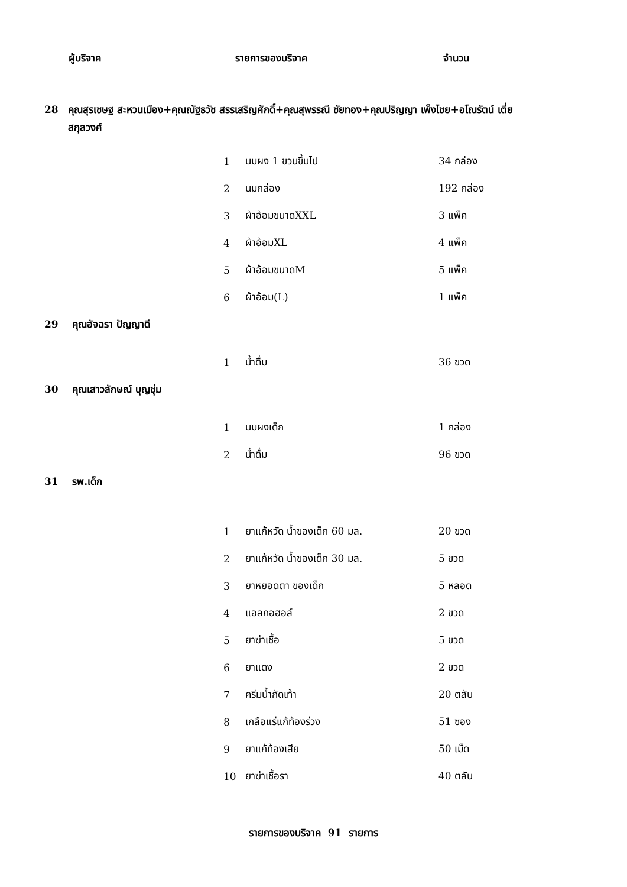| ผู้บริจาค | รายการของบริจาค | จำนวน |
| 28 | คุณสุรเชษฐ สะหวนเมือง+คุณณัฐธวัช สรรเสริญศักดิ์+คุณสุพรรณี ชัยทอง+คุณปริญญา เพ็งไชย+อโณรัตน์ เตี่ยสกุลวงศ์ |
| | 1 | นมผง 1 ขวบขึ้นไป | 34 กล่อง |
| | 2 | นมกล่อง | 192 กล่อง |
| | 3 | ผ้าอ้อมขนาดXXL | 3 แพ็ค |
| | 4 | ผ้าอ้อมXL | 4 แพ็ค |
| | 5 | ผ้าอ้อมขนาดM | 5 แพ็ค |
| | 6 | ผ้าอ้อม(L) | 1 แพ็ค |
| 29 คุณอัจฉรา ปัญญาดี | | | |
| | 1 | น้ำดื่ม | 36 ขวด |
| 30 คุณเสาวลักษณ์ บุญชุ่ม | | | |
| | 1 | นมผงเด็ก | 1 กล่อง |
| | 2 | น้ำดื่ม | 96 ขวด |
| 31 รพ.เด็ก | | | |
| | 1 | ยาแก้หวัด น้ำของเด็ก 60 มล. | 20 ขวด |
| | 2 | ยาแก้หวัด น้ำของเด็ก 30 มล. | 5 ขวด |
| | 3 | ยาหยอดตา ของเด็ก | 5 หลอด |
| | 4 | แอลกอฮอล์ | 2 ขวด |
| | 5 | ยาฆ่าเชื้อ | 5 ขวด |
| | 6 | ยาแดง | 2 ขวด |
| | 7 | ครีมน้ำกัดเท้า | 20 ตลับ |
| | 8 | เกลือแร่แก้ท้องร่วง | 51 ซอง |
| | 9 | ยาแก้ท้องเสีย | 50 เม็ด |
| | 10 | ยาฆ่าเชื้อรา | 40 ตลับ |
รายการของบริจาค 91 รายการ